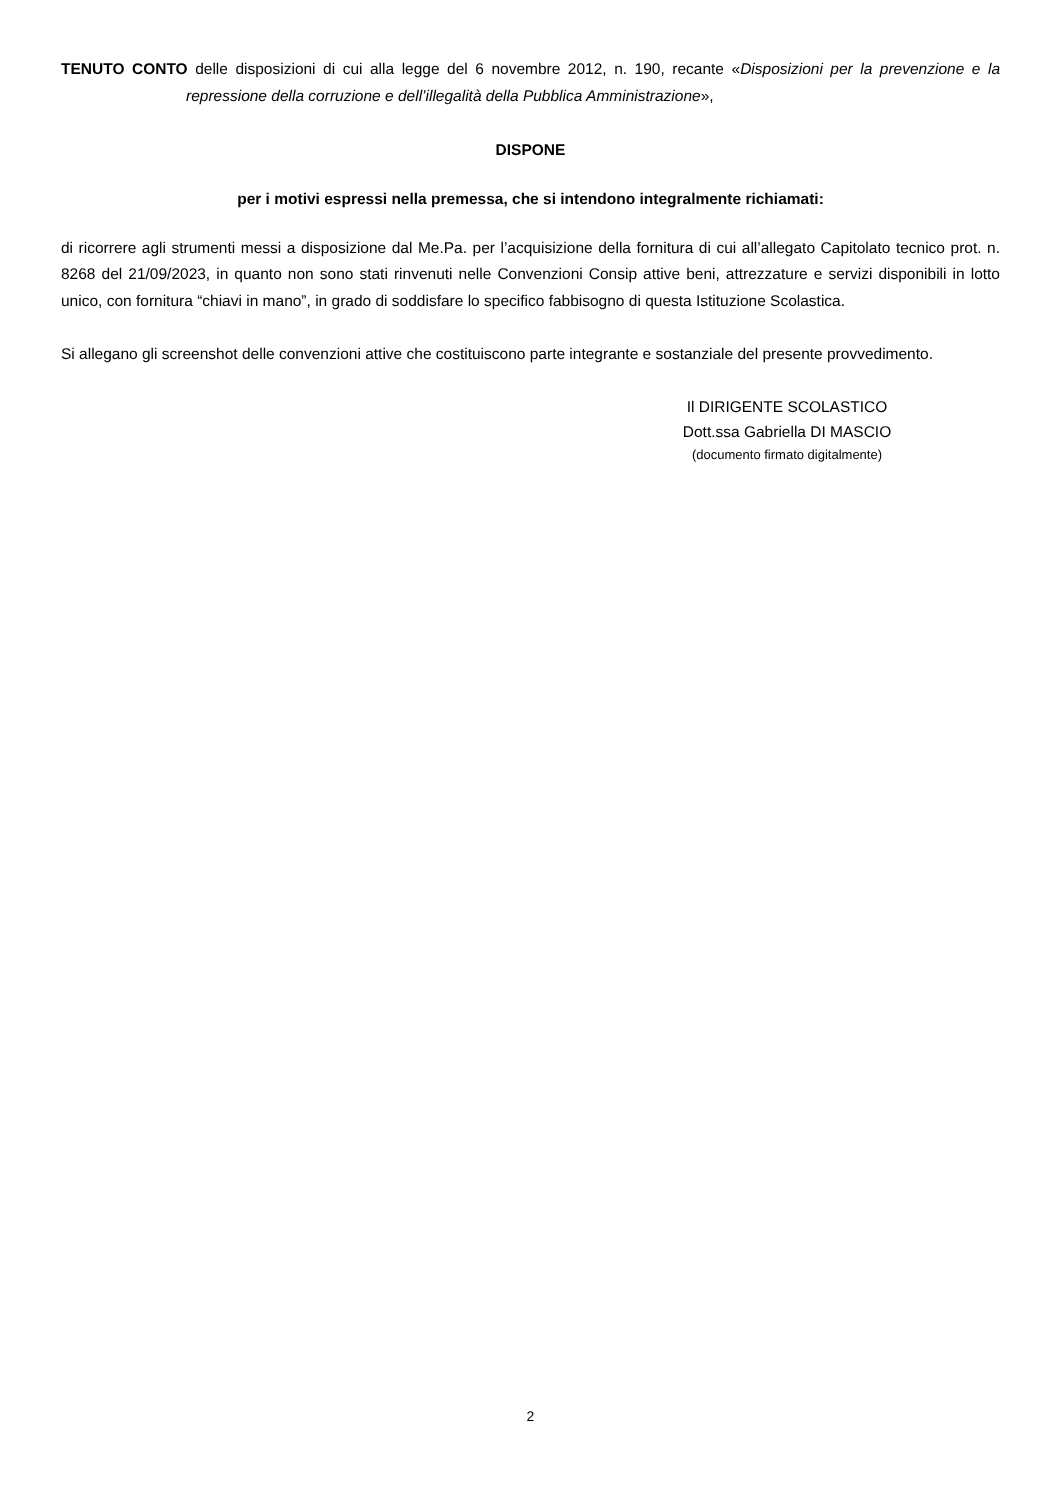TENUTO CONTO delle disposizioni di cui alla legge del 6 novembre 2012, n. 190, recante «Disposizioni per la prevenzione e la repressione della corruzione e dell’illegalità della Pubblica Amministrazione»,
DISPONE
per i motivi espressi nella premessa, che si intendono integralmente richiamati:
di ricorrere agli strumenti messi a disposizione dal Me.Pa. per l’acquisizione della fornitura di cui all’allegato Capitolato tecnico prot. n. 8268 del 21/09/2023, in quanto non sono stati rinvenuti nelle Convenzioni Consip attive beni, attrezzature e servizi disponibili in lotto unico, con fornitura “chiavi in mano”, in grado di soddisfare lo specifico fabbisogno di questa Istituzione Scolastica.
Si allegano gli screenshot delle convenzioni attive che costituiscono parte integrante e sostanziale del presente provvedimento.
Il DIRIGENTE SCOLASTICO
Dott.ssa Gabriella DI MASCIO
(documento firmato digitalmente)
2